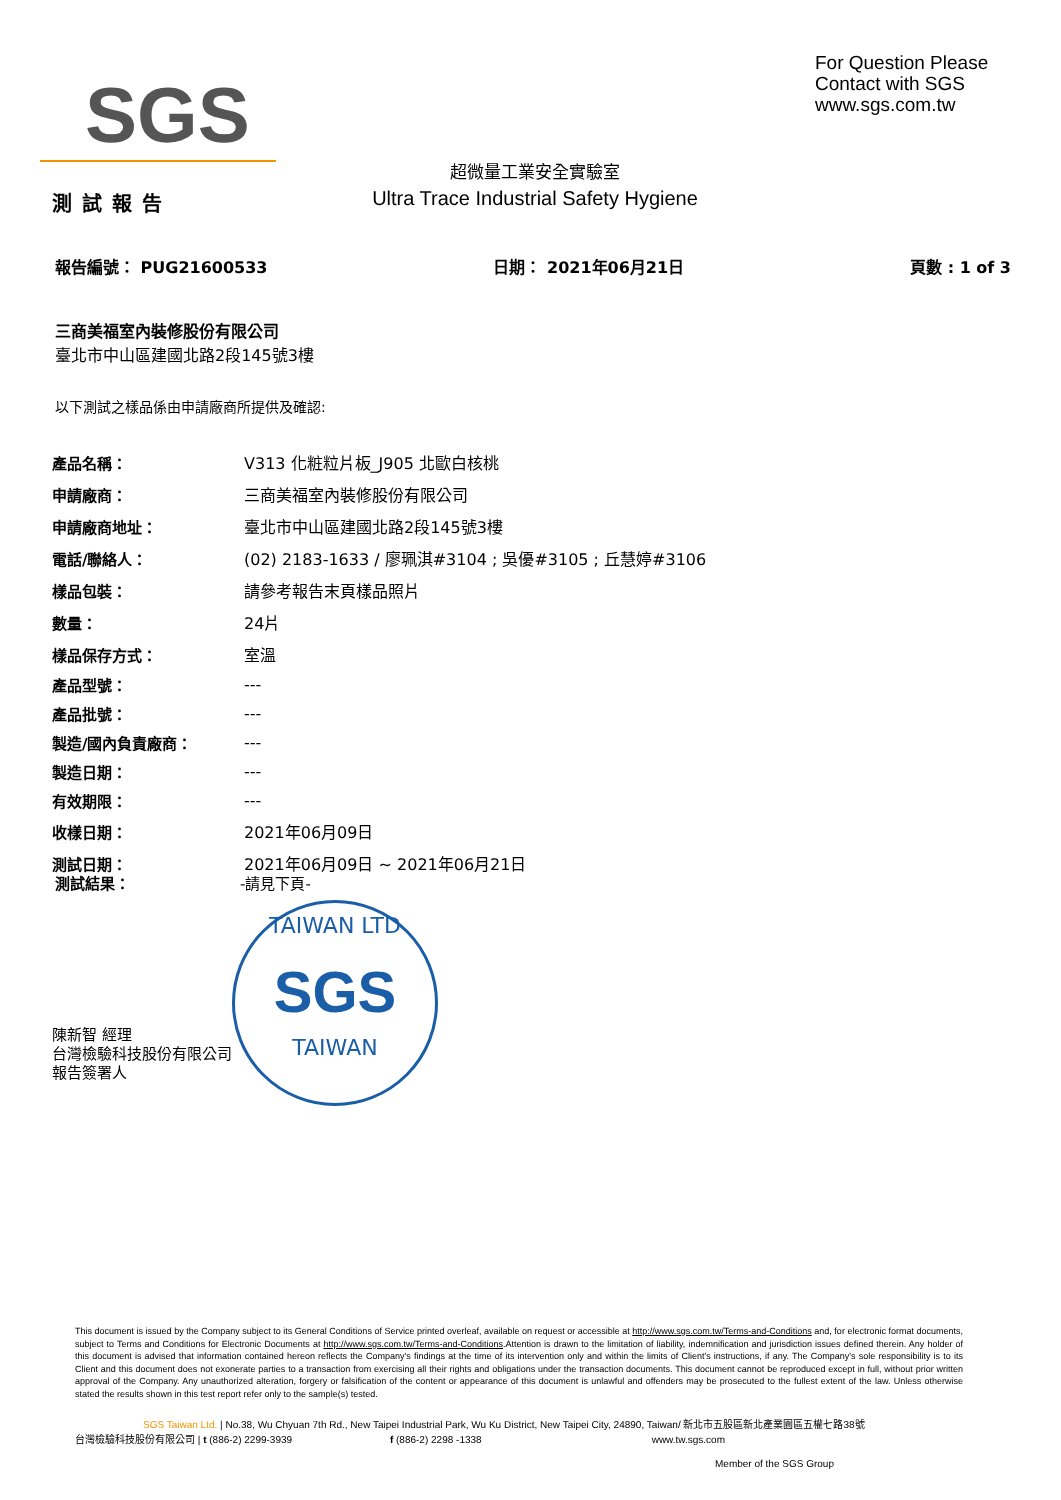SGS
For Question Please
Contact with SGS
www.sgs.com.tw
超微量工業安全實驗室
Ultra Trace Industrial Safety Hygiene
測試報告
報告編號： PUG21600533 日期： 2021年06月21日 頁數 : 1 of 3
三商美福室內裝修股份有限公司
臺北市中山區建國北路2段145號3樓
以下測試之樣品係由申請廠商所提供及確認:
| 產品名稱： | V313 化粧粒片板_J905 北歐白核桃 |
| 申請廠商： | 三商美福室內裝修股份有限公司 |
| 申請廠商地址： | 臺北市中山區建國北路2段145號3樓 |
| 電話/聯絡人： | (02) 2183-1633 / 廖珮淇#3104 ; 吳優#3105 ; 丘慧婷#3106 |
| 樣品包裝： | 請參考報告末頁樣品照片 |
| 數量： | 24片 |
| 樣品保存方式： | 室溫 |
| 產品型號： | --- |
| 產品批號： | --- |
| 製造/國內負責廠商： | --- |
| 製造日期： | --- |
| 有效期限： | --- |
| 收樣日期： | 2021年06月09日 |
| 測試日期： | 2021年06月09日 ~ 2021年06月21日 |
測試結果： -請見下頁-
TAIWAN LTD
SGS
TAIWAN
陳新智 經理
台灣檢驗科技股份有限公司
報告簽署人
This document is issued by the Company subject to its General Conditions of Service printed overleaf, available on request or accessible at http://www.sgs.com.tw/Terms-and-Conditions and, for electronic format documents, subject to Terms and Conditions for Electronic Documents at http://www.sgs.com.tw/Terms-and-Conditions.Attention is drawn to the limitation of liability, indemnification and jurisdiction issues defined therein. Any holder of this document is advised that information contained hereon reflects the Company's findings at the time of its intervention only and within the limits of Client's instructions, if any. The Company's sole responsibility is to its Client and this document does not exonerate parties to a transaction from exercising all their rights and obligations under the transaction documents. This document cannot be reproduced except in full, without prior written approval of the Company. Any unauthorized alteration, forgery or falsification of the content or appearance of this document is unlawful and offenders may be prosecuted to the fullest extent of the law. Unless otherwise stated the results shown in this test report refer only to the sample(s) tested.
SGS Taiwan Ltd. | No.38, Wu Chyuan 7th Rd., New Taipei Industrial Park, Wu Ku District, New Taipei City, 24890, Taiwan/ 新北市五股區新北產業園區五權七路38號
台灣檢驗科技股份有限公司 | t (886-2) 2299-3939 f (886-2) 2298 -1338 www.tw.sgs.com
Member of the SGS Group